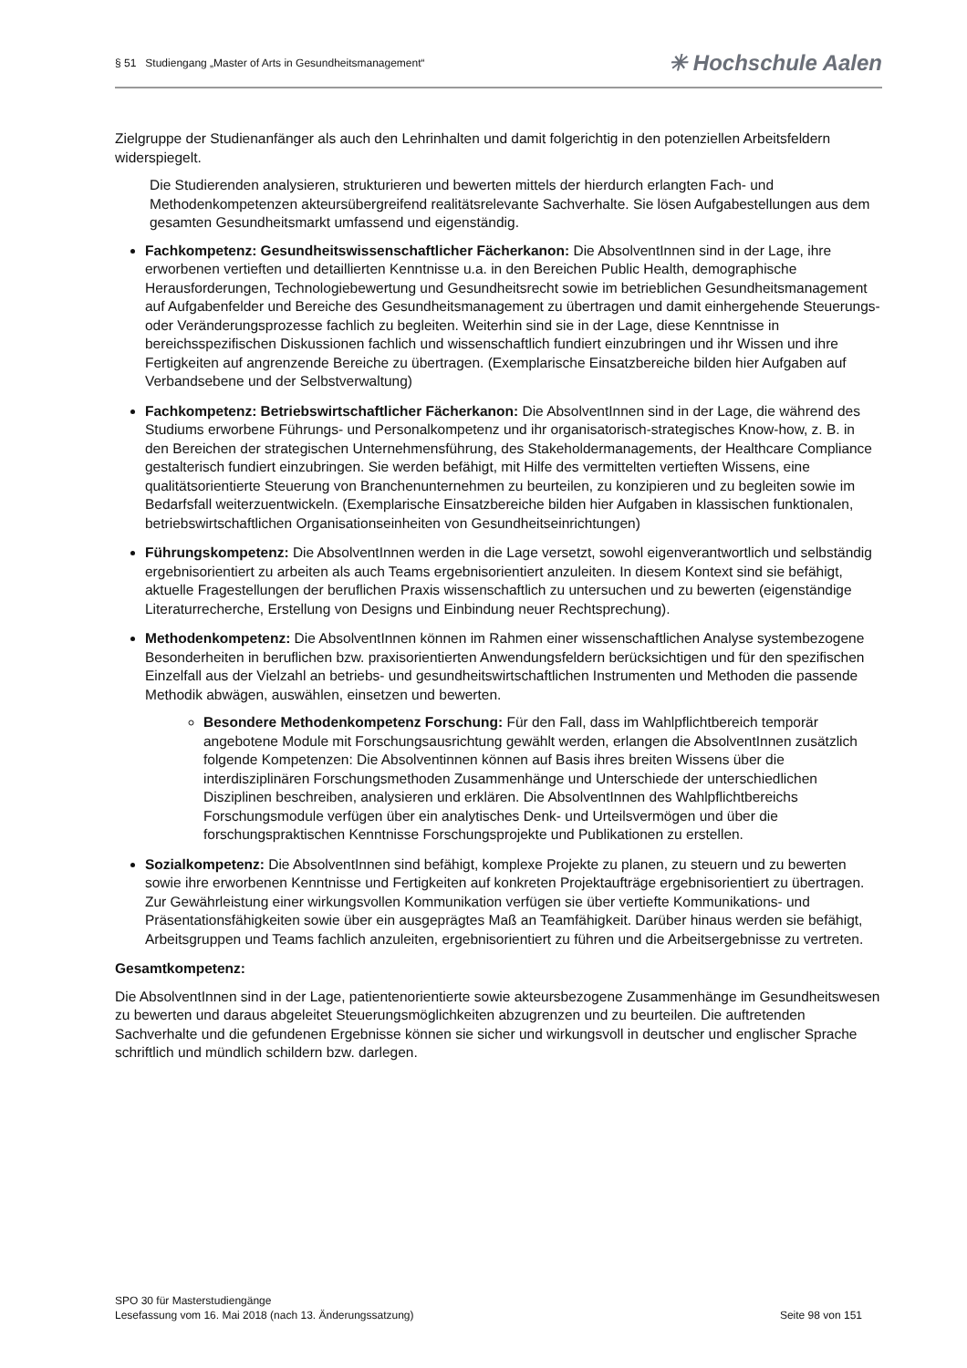§ 51 Studiengang „Master of Arts in Gesundheitsmanagement“✳ Hochschule Aalen
Zielgruppe der Studienanfänger als auch den Lehrinhalten und damit folgerichtig in den potenziellen Arbeitsfeldern widerspiegelt.
Die Studierenden analysieren, strukturieren und bewerten mittels der hierdurch erlangten Fach- und Methodenkompetenzen akteursübergreifend realitätsrelevante Sachverhalte. Sie lösen Aufgabestellungen aus dem gesamten Gesundheitsmarkt umfassend und eigenständig.
Fachkompetenz: Gesundheitswissenschaftlicher Fächerkanon: Die AbsolventInnen sind in der Lage, ihre erworbenen vertieften und detaillierten Kenntnisse u.a. in den Bereichen Public Health, demographische Herausforderungen, Technologiebewertung und Gesundheitsrecht sowie im betrieblichen Gesundheitsmanagement auf Aufgabenfelder und Bereiche des Gesundheitsmanagement zu übertragen und damit einhergehende Steuerungs- oder Veränderungsprozesse fachlich zu begleiten. Weiterhin sind sie in der Lage, diese Kenntnisse in bereichsspezifischen Diskussionen fachlich und wissenschaftlich fundiert einzubringen und ihr Wissen und ihre Fertigkeiten auf angrenzende Bereiche zu übertragen. (Exemplarische Einsatzbereiche bilden hier Aufgaben auf Verbandsebene und der Selbstverwaltung)
Fachkompetenz: Betriebswirtschaftlicher Fächerkanon: Die AbsolventInnen sind in der Lage, die während des Studiums erworbene Führungs- und Personalkompetenz und ihr organisatorisch-strategisches Know-how, z. B. in den Bereichen der strategischen Unternehmensführung, des Stakeholdermanagements, der Healthcare Compliance gestalterisch fundiert einzubringen. Sie werden befähigt, mit Hilfe des vermittelten vertieften Wissens, eine qualitätsorientierte Steuerung von Branchenunternehmen zu beurteilen, zu konzipieren und zu begleiten sowie im Bedarfsfall weiterzuentwickeln. (Exemplarische Einsatzbereiche bilden hier Aufgaben in klassischen funktionalen, betriebswirtschaftlichen Organisationseinheiten von Gesundheitseinrichtungen)
Führungskompetenz: Die AbsolventInnen werden in die Lage versetzt, sowohl eigenverantwortlich und selbständig ergebnisorientiert zu arbeiten als auch Teams ergebnisorientiert anzuleiten. In diesem Kontext sind sie befähigt, aktuelle Fragestellungen der beruflichen Praxis wissenschaftlich zu untersuchen und zu bewerten (eigenständige Literaturrecherche, Erstellung von Designs und Einbindung neuer Rechtsprechung).
Methodenkompetenz: Die AbsolventInnen können im Rahmen einer wissenschaftlichen Analyse systembezogene Besonderheiten in beruflichen bzw. praxisorientierten Anwendungsfeldern berücksichtigen und für den spezifischen Einzelfall aus der Vielzahl an betriebs- und gesundheitswirtschaftlichen Instrumenten und Methoden die passende Methodik abwägen, auswählen, einsetzen und bewerten.
Besondere Methodenkompetenz Forschung: Für den Fall, dass im Wahlpflichtbereich temporär angebotene Module mit Forschungsausrichtung gewählt werden, erlangen die AbsolventInnen zusätzlich folgende Kompetenzen: Die Absolventinnen können auf Basis ihres breiten Wissens über die interdisziplinären Forschungsmethoden Zusammenhänge und Unterschiede der unterschiedlichen Disziplinen beschreiben, analysieren und erklären. Die AbsolventInnen des Wahlpflichtbereichs Forschungsmodule verfügen über ein analytisches Denk- und Urteilsvermögen und über die forschungspraktischen Kenntnisse Forschungsprojekte und Publikationen zu erstellen.
Sozialkompetenz: Die AbsolventInnen sind befähigt, komplexe Projekte zu planen, zu steuern und zu bewerten sowie ihre erworbenen Kenntnisse und Fertigkeiten auf konkreten Projektaufträge ergebnisorientiert zu übertragen. Zur Gewährleistung einer wirkungsvollen Kommunikation verfügen sie über vertiefte Kommunikations- und Präsentationsfähigkeiten sowie über ein ausgeprägtes Maß an Teamfähigkeit. Darüber hinaus werden sie befähigt, Arbeitsgruppen und Teams fachlich anzuleiten, ergebnisorientiert zu führen und die Arbeitsergebnisse zu vertreten.
Gesamtkompetenz:
Die AbsolventInnen sind in der Lage, patientenorientierte sowie akteursbezogene Zusammenhänge im Gesundheitswesen zu bewerten und daraus abgeleitet Steuerungsmöglichkeiten abzugrenzen und zu beurteilen. Die auftretenden Sachverhalte und die gefundenen Ergebnisse können sie sicher und wirkungsvoll in deutscher und englischer Sprache schriftlich und mündlich schildern bzw. darlegen.
SPO 30 für Masterstudiengänge
Lesefassung vom 16. Mai 2018 (nach 13. Änderungssatzung) Seite 98 von 151